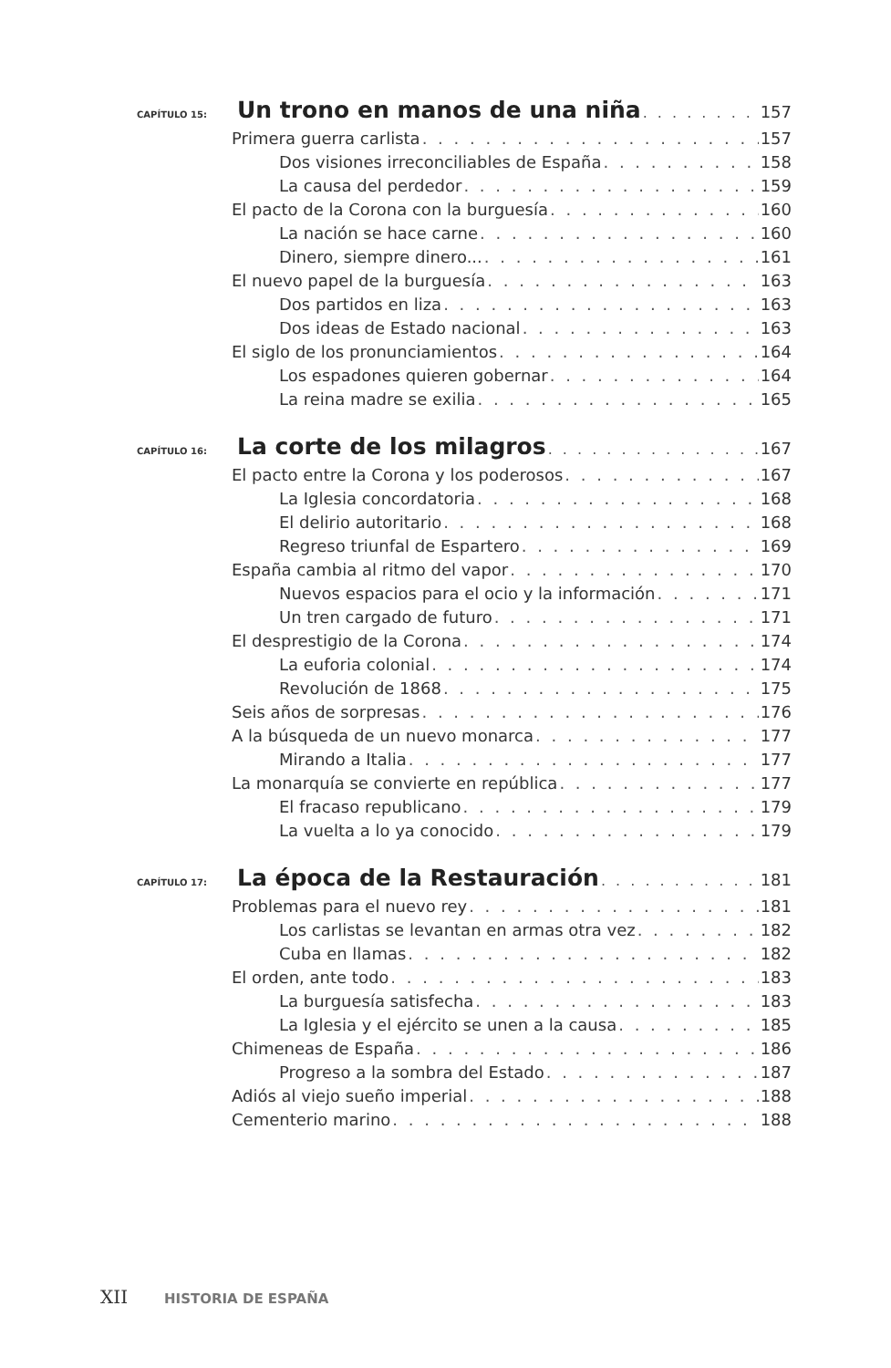CAPÍTULO 15: Un trono en manos de una niña 157
Primera guerra carlista 157
Dos visiones irreconciliables de España 158
La causa del perdedor 159
El pacto de la Corona con la burguesía 160
La nación se hace carne 160
Dinero, siempre dinero... 161
El nuevo papel de la burguesía 163
Dos partidos en liza 163
Dos ideas de Estado nacional 163
El siglo de los pronunciamientos 164
Los espadones quieren gobernar 164
La reina madre se exilia 165
CAPÍTULO 16: La corte de los milagros 167
El pacto entre la Corona y los poderosos 167
La Iglesia concordatoria 168
El delirio autoritario 168
Regreso triunfal de Espartero 169
España cambia al ritmo del vapor 170
Nuevos espacios para el ocio y la información 171
Un tren cargado de futuro 171
El desprestigio de la Corona 174
La euforia colonial 174
Revolución de 1868 175
Seis años de sorpresas 176
A la búsqueda de un nuevo monarca 177
Mirando a Italia 177
La monarquía se convierte en república 177
El fracaso republicano 179
La vuelta a lo ya conocido 179
CAPÍTULO 17: La época de la Restauración 181
Problemas para el nuevo rey 181
Los carlistas se levantan en armas otra vez 182
Cuba en llamas 182
El orden, ante todo 183
La burguesía satisfecha 183
La Iglesia y el ejército se unen a la causa 185
Chimeneas de España 186
Progreso a la sombra del Estado 187
Adiós al viejo sueño imperial 188
Cementerio marino 188
XII HISTORIA DE ESPAÑA